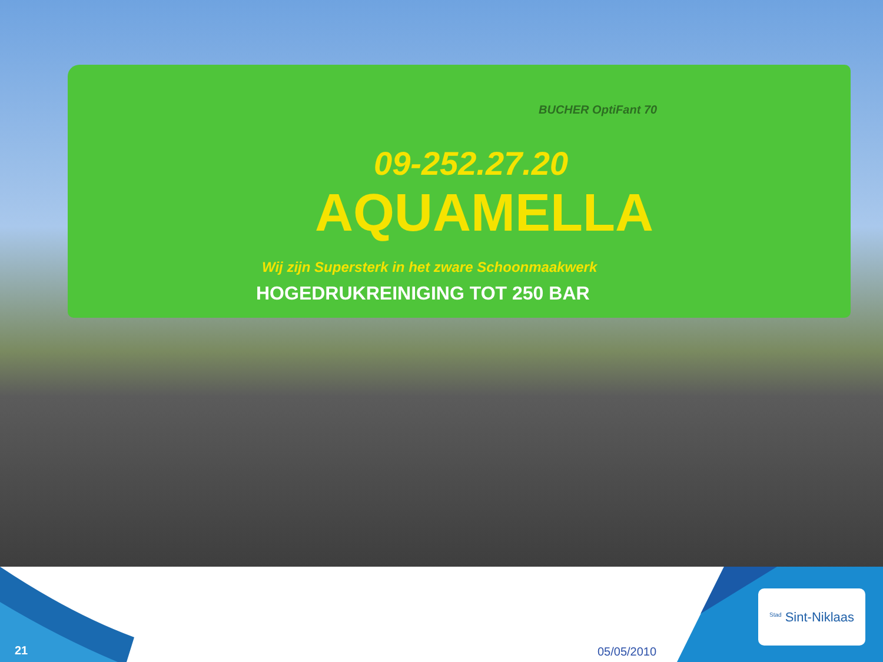BUCHER OptiFant 70
09-252.27.20
AQUAMELLA
Wij zijn Supersterk in het zware Schoonmaakwerk
HOGEDRUKREINIGING TOT 250 BAR
21 05/05/2010
<sup>Stad</sup> Sint-Niklaas